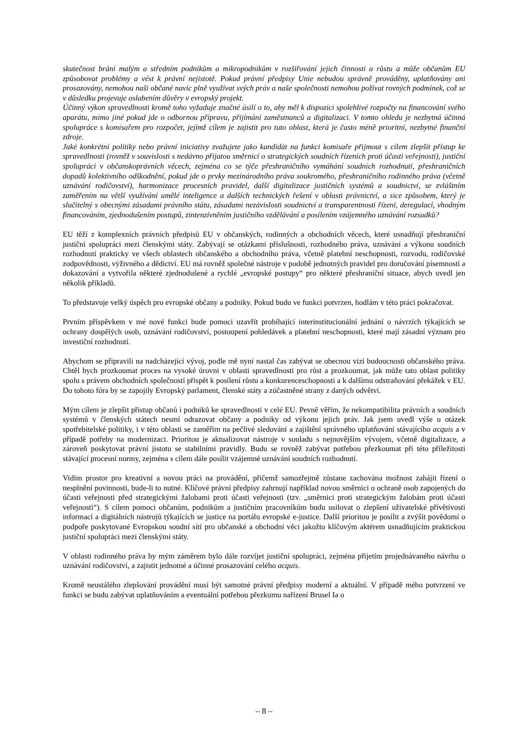skutečnost brání malým a středním podnikům a mikropodnikům v rozšiřování jejich činnosti a růstu a může občanům EU způsobovat problémy a vést k právní nejistotě. Pokud právní předpisy Unie nebudou správně prováděny, uplatňovány ani prosazovány, nemohou naši občané navíc plně využívat svých práv a naše společnosti nemohou požívat rovných podmínek, což se v důsledku projevuje oslabením důvěry v evropský projekt.
Účinný výkon spravedlnosti kromě toho vyžaduje značné úsilí o to, aby měl k dispozici spolehlivé rozpočty na financování svého aparátu, mimo jiné pokud jde o odbornou přípravu, přijímání zaměstnanců a digitalizaci. V tomto ohledu je nezbytná účinná spolupráce s komisařem pro rozpočet, jejímž cílem je zajistit pro tuto oblast, která je často méně prioritní, nezbytné finanční zdroje.
Jaké konkrétní politiky nebo právní iniciativy zvažujete jako kandidát na funkci komisaře přijmout s cílem zlepšit přístup ke spravedlnosti (rovněž v souvislosti s nedávno přijatou směrnicí o strategických soudních řízeních proti účasti veřejnosti), justiční spolupráci v občanskoprávních věcech, zejména co se týče přeshraničního vymáhání soudních rozhodnutí, přeshraničních dopadů kolektivního odškodnění, pokud jde o prvky mezinárodního práva soukromého, přeshraničního rodinného práva (včetně uznávání rodičovství), harmonizace procesních pravidel, další digitalizace justičních systémů a soudnictví, se zvláštním zaměřením na větší využívání umělé inteligence a dalších technických řešení v oblasti právnictví, a sice způsobem, který je slučitelný s obecnými zásadami právního státu, zásadami nezávislosti soudnictví a transparentnosti řízení, deregulací, vhodným financováním, zjednodušením postupů, zintenzívněním justičního vzdělávání a posílením vzájemného uznávání rozsudků?
EU těží z komplexních právních předpisů EU v občanských, rodinných a obchodních věcech, které usnadňují přeshraniční justiční spolupráci mezi členskými státy. Zabývají se otázkami příslušnosti, rozhodného práva, uznávání a výkonu soudních rozhodnutí prakticky ve všech oblastech občanského a obchodního práva, včetně platební neschopnosti, rozvodu, rodičovské zodpovědnosti, výživného a dědictví. EU má rovněž společné nástroje v podobě jednotných pravidel pro doručování písemností a dokazování a vytvořila některé zjednodušené a rychlé „evropské postupy“ pro některé přeshraniční situace, abych uvedl jen několik příkladů.
To představuje velký úspěch pro evropské občany a podniky. Pokud budu ve funkci potvrzen, hodlám v této práci pokračovat.
Prvním příspěvkem v mé nové funkci bude pomoci uzavřít probíhající interinstitucionální jednání o návrzích týkajících se ochrany dospělých osob, uznávání rodičovství, postoupení pohledávek a platební neschopnosti, které mají zásadní význam pro investiční rozhodnutí.
Abychom se připravili na nadcházející vývoj, podle mě nyní nastal čas zabývat se obecnou vizí budoucnosti občanského práva. Chtěl bych prozkoumat proces na vysoké úrovni v oblasti spravedlnosti pro růst a prozkoumat, jak může tato oblast politiky spolu s právem obchodních společností přispět k posílení růstu a konkurenceschopnosti a k dalšímu odstraňování překážek v EU. Do tohoto fóra by se zapojily Evropský parlament, členské státy a zúčastněné strany z daných odvětví.
Mým cílem je zlepšit přístup občanů i podniků ke spravedlnosti v celé EU. Pevně věřím, že nekompatibilita právních a soudních systémů v členských státech nesmí odrazovat občany a podniky od výkonu jejich práv. Jak jsem uvedl výše u otázek spotřebitelské politiky, i v této oblasti se zaměřím na pečlivé sledování a zajištění správného uplatňování stávajícího acquis a v případě potřeby na modernizaci. Prioritou je aktualizovat nástroje v souladu s nejnovějším vývojem, včetně digitalizace, a zároveň poskytovat právní jistotu se stabilními pravidly. Budu se rovněž zabývat potřebou přezkoumat při této příležitosti stávající procesní normy, zejména s cílem dále posílit vzájemné uznávání soudních rozhodnutí.
Vidím prostor pro kreativní a novou práci na provádění, přičemž samozřejmě zůstane zachována možnost zahájit řízení o nesplnění povinnosti, bude-li to nutné. Klíčové právní předpisy zahrnují například novou směrnici o ochraně osob zapojených do účasti veřejnosti před strategickými žalobami proti účasti veřejnosti (tzv. „směrnici proti strategickým žalobám proti účasti veřejnosti“). S cílem pomoci občanům, podnikům a justičním pracovníkům budu usilovat o zlepšení uživatelské přívětivosti informací a digitálních nástrojů týkajících se justice na portálu evropské e-justice. Další prioritou je posílit a zvýšit povědomí o podpoře poskytované Evropskou soudní sítí pro občanské a obchodní věci jakožto klíčovým aktérem usnadňujícím praktickou justiční spolupráci mezi členskými státy.
V oblasti rodinného práva by mým záměrem bylo dále rozvíjet justiční spolupráci, zejména přijetím projednávaného návrhu o uznávání rodičovství, a zajistit jednotné a účinné prosazování celého acquis.
Kromě neustálého zlepšování provádění musí být samotné právní předpisy moderní a aktuální. V případě mého potvrzení ve funkci se budu zabývat uplatňováním a eventuální potřebou přezkumu nařízení Brusel Ia o
– 8 –